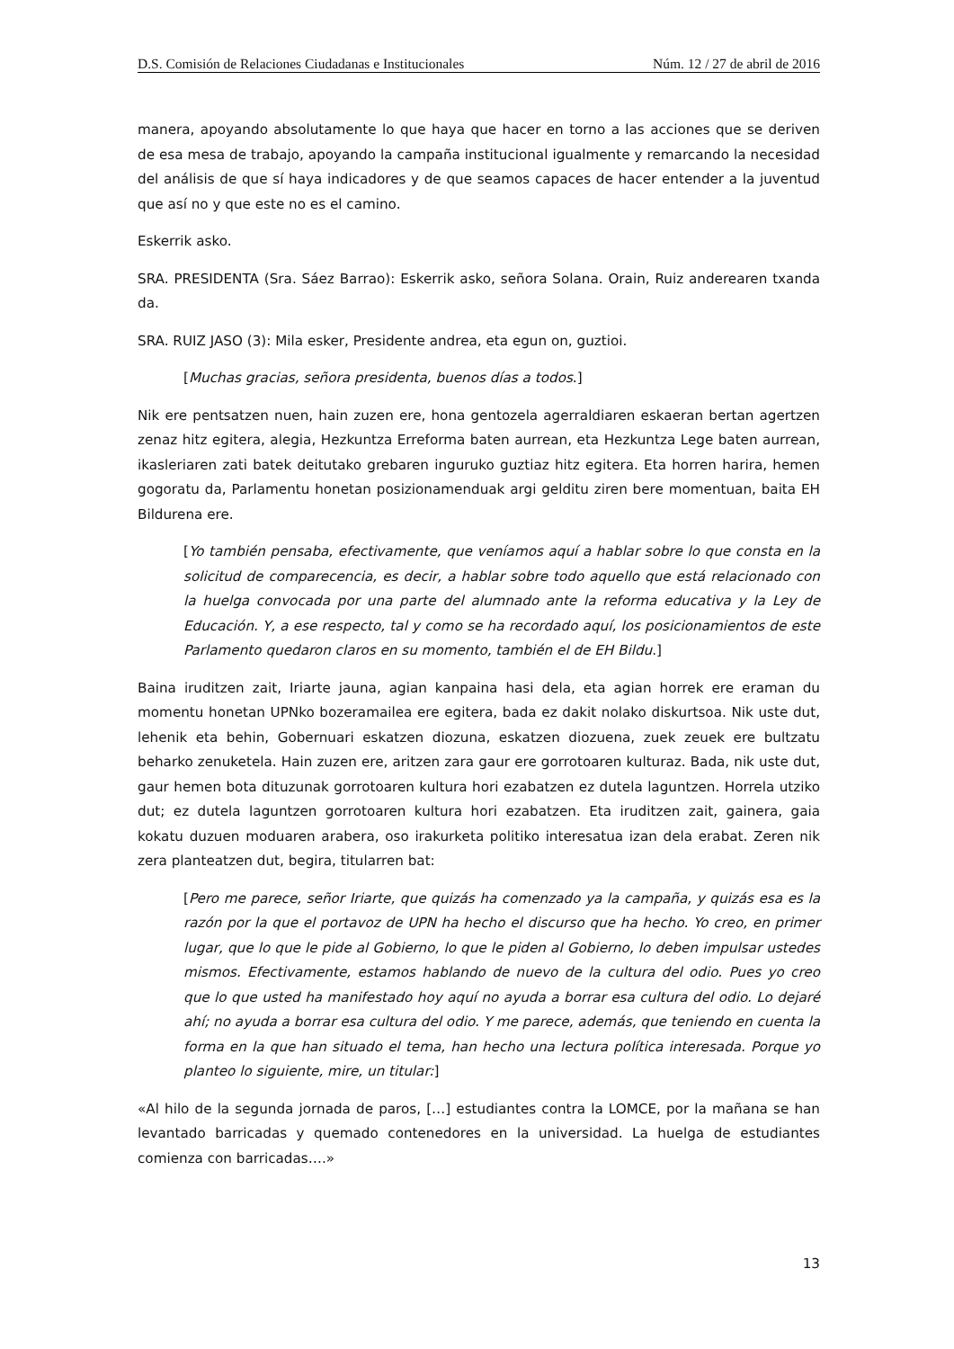D.S. Comisión de Relaciones Ciudadanas e Institucionales Núm. 12 / 27 de abril de 2016
manera, apoyando absolutamente lo que haya que hacer en torno a las acciones que se deriven de esa mesa de trabajo, apoyando la campaña institucional igualmente y remarcando la necesidad del análisis de que sí haya indicadores y de que seamos capaces de hacer entender a la juventud que así no y que este no es el camino.
Eskerrik asko.
SRA. PRESIDENTA (Sra. Sáez Barrao): Eskerrik asko, señora Solana. Orain, Ruiz anderearen txanda da.
SRA. RUIZ JASO (3): Mila esker, Presidente andrea, eta egun on, guztioi.
[Muchas gracias, señora presidenta, buenos días a todos.]
Nik ere pentsatzen nuen, hain zuzen ere, hona gentozela agerraldiaren eskaeran bertan agertzen zenaz hitz egitera, alegia, Hezkuntza Erreforma baten aurrean, eta Hezkuntza Lege baten aurrean, ikasleriaren zati batek deitutako grebaren inguruko guztiaz hitz egitera. Eta horren harira, hemen gogoratu da, Parlamentu honetan posizionamenduak argi gelditu ziren bere momentuan, baita EH Bildurena ere.
[Yo también pensaba, efectivamente, que veníamos aquí a hablar sobre lo que consta en la solicitud de comparecencia, es decir, a hablar sobre todo aquello que está relacionado con la huelga convocada por una parte del alumnado ante la reforma educativa y la Ley de Educación. Y, a ese respecto, tal y como se ha recordado aquí, los posicionamientos de este Parlamento quedaron claros en su momento, también el de EH Bildu.]
Baina iruditzen zait, Iriarte jauna, agian kanpaina hasi dela, eta agian horrek ere eraman du momentu honetan UPNko bozeramailea ere egitera, bada ez dakit nolako diskurtsoa. Nik uste dut, lehenik eta behin, Gobernuari eskatzen diozuna, eskatzen diozuena, zuek zeuek ere bultzatu beharko zenuketela. Hain zuzen ere, aritzen zara gaur ere gorrotoaren kulturaz. Bada, nik uste dut, gaur hemen bota dituzunak gorrotoaren kultura hori ezabatzen ez dutela laguntzen. Horrela utziko dut; ez dutela laguntzen gorrotoaren kultura hori ezabatzen. Eta iruditzen zait, gainera, gaia kokatu duzuen moduaren arabera, oso irakurketa politiko interesatua izan dela erabat. Zeren nik zera planteatzen dut, begira, titularren bat:
[Pero me parece, señor Iriarte, que quizás ha comenzado ya la campaña, y quizás esa es la razón por la que el portavoz de UPN ha hecho el discurso que ha hecho. Yo creo, en primer lugar, que lo que le pide al Gobierno, lo que le piden al Gobierno, lo deben impulsar ustedes mismos. Efectivamente, estamos hablando de nuevo de la cultura del odio. Pues yo creo que lo que usted ha manifestado hoy aquí no ayuda a borrar esa cultura del odio. Lo dejaré ahí; no ayuda a borrar esa cultura del odio. Y me parece, además, que teniendo en cuenta la forma en la que han situado el tema, han hecho una lectura política interesada. Porque yo planteo lo siguiente, mire, un titular:]
«Al hilo de la segunda jornada de paros, […] estudiantes contra la LOMCE, por la mañana se han levantado barricadas y quemado contenedores en la universidad. La huelga de estudiantes comienza con barricadas….»
13